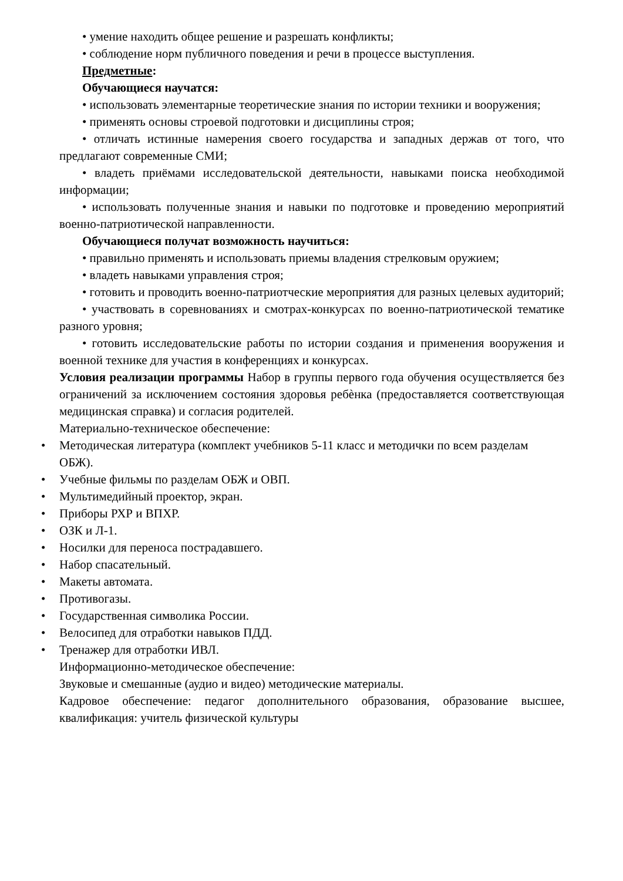• умение находить общее решение и разрешать конфликты;
• соблюдение норм публичного поведения и речи в процессе выступления.
Предметные:
Обучающиеся научатся:
• использовать элементарные теоретические знания по истории техники и вооружения;
• применять основы строевой подготовки и дисциплины строя;
• отличать истинные намерения своего государства и западных держав от того, что предлагают современные СМИ;
• владеть приёмами исследовательской деятельности, навыками поиска необходимой информации;
• использовать полученные знания и навыки по подготовке и проведению мероприятий военно-патриотической направленности.
Обучающиеся получат возможность научиться:
• правильно применять и использовать приемы владения стрелковым оружием;
• владеть навыками управления строя;
• готовить и проводить военно-патриотческие мероприятия для разных целевых аудиторий;
• участвовать в соревнованиях и смотрах-конкурсах по военно-патриотической тематике разного уровня;
• готовить исследовательские работы по истории создания и применения вооружения и военной технике для участия в конференциях и конкурсах.
Условия реализации программы Набор в группы первого года обучения осуществляется без ограничений за исключением состояния здоровья ребѐнка (предоставляется соответствующая медицинская справка) и согласия родителей.
Материально-техническое обеспечение:
• Методическая литература (комплект учебников 5-11 класс и методички по всем разделам ОБЖ).
• Учебные фильмы по разделам ОБЖ и ОВП.
• Мультимедийный проектор, экран.
• Приборы РХР и ВПХР.
• ОЗК и Л-1.
• Носилки для переноса пострадавшего.
• Набор спасательный.
• Макеты автомата.
• Противогазы.
• Государственная символика России.
• Велосипед для отработки навыков ПДД.
• Тренажер для отработки ИВЛ.
Информационно-методическое обеспечение:
Звуковые и смешанные (аудио и видео) методические материалы.
Кадровое обеспечение: педагог дополнительного образования, образование высшее, квалификация: учитель физической культуры